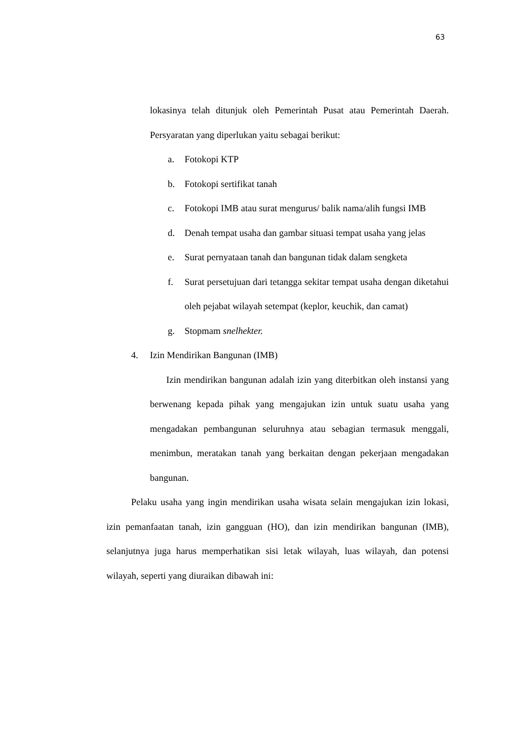63
lokasinya telah ditunjuk oleh Pemerintah Pusat atau Pemerintah Daerah. Persyaratan yang diperlukan yaitu sebagai berikut:
a. Fotokopi KTP
b. Fotokopi sertifikat tanah
c. Fotokopi IMB atau surat mengurus/ balik nama/alih fungsi IMB
d. Denah tempat usaha dan gambar situasi tempat usaha yang jelas
e. Surat pernyataan tanah dan bangunan tidak dalam sengketa
f. Surat persetujuan dari tetangga sekitar tempat usaha dengan diketahui oleh pejabat wilayah setempat (keplor, keuchik, dan camat)
g. Stopmam snelhekter.
4. Izin Mendirikan Bangunan (IMB)
Izin mendirikan bangunan adalah izin yang diterbitkan oleh instansi yang berwenang kepada pihak yang mengajukan izin untuk suatu usaha yang mengadakan pembangunan seluruhnya atau sebagian termasuk menggali, menimbun, meratakan tanah yang berkaitan dengan pekerjaan mengadakan bangunan.
Pelaku usaha yang ingin mendirikan usaha wisata selain mengajukan izin lokasi, izin pemanfaatan tanah, izin gangguan (HO), dan izin mendirikan bangunan (IMB), selanjutnya juga harus memperhatikan sisi letak wilayah, luas wilayah, dan potensi wilayah, seperti yang diuraikan dibawah ini: